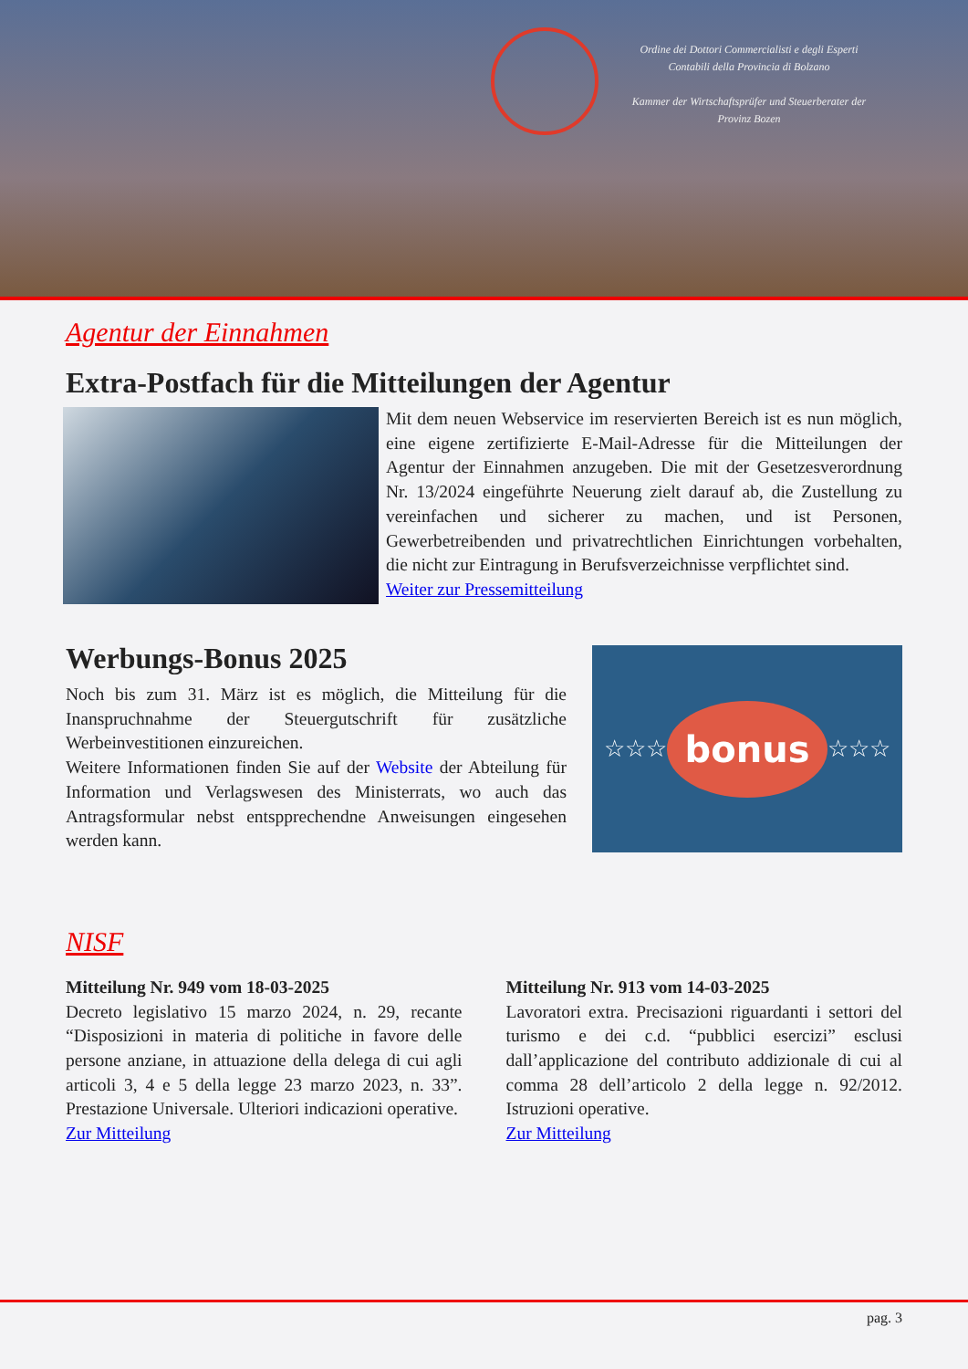Ordine dei Dottori Commercialisti e degli Esperti Contabili della Provincia di Bolzano
Kammer der Wirtschaftsprüfer und Steuerberater der Provinz Bozen
Agentur der Einnahmen
Extra-Postfach für die Mitteilungen der Agentur
Mit dem neuen Webservice im reservierten Bereich ist es nun möglich, eine eigene zertifizierte E-Mail-Adresse für die Mitteilungen der Agentur der Einnahmen anzugeben. Die mit der Gesetzesverordnung Nr. 13/2024 eingeführte Neuerung zielt darauf ab, die Zustellung zu vereinfachen und sicherer zu machen, und ist Personen, Gewerbetreibenden und privatrechtlichen Einrichtungen vorbehalten, die nicht zur Eintragung in Berufsverzeichnisse verpflichtet sind.
Weiter zur Pressemitteilung
Werbungs-Bonus 2025
Noch bis zum 31. März ist es möglich, die Mitteilung für die Inanspruchnahme der Steuergutschrift für zusätzliche Werbeinvestitionen einzureichen.
Weitere Informationen finden Sie auf der Website der Abteilung für Information und Verlagswesen des Ministerrats, wo auch das Antragsformular nebst entsppre­chendne Anweisungen eingesehen werden kann.
☆☆☆ bonus ☆☆☆
NISF
Mitteilung Nr. 949 vom 18-03-2025
Decreto legislativo 15 marzo 2024, n. 29, recante “Disposizioni in materia di politiche in favore delle persone anziane, in attuazione della delega di cui agli articoli 3, 4 e 5 della legge 23 marzo 2023, n. 33”. Prestazione Universale. Ulteriori indicazioni operative.
Zur Mitteilung
Mitteilung Nr. 913 vom 14-03-2025
Lavoratori extra. Precisazioni riguardanti i settori del turismo e dei c.d. “pubblici esercizi” esclusi dall’applicazione del contributo addizionale di cui al comma 28 dell’articolo 2 della legge n. 92/2012. Istruzioni operative.
Zur Mitteilung
pag. 3